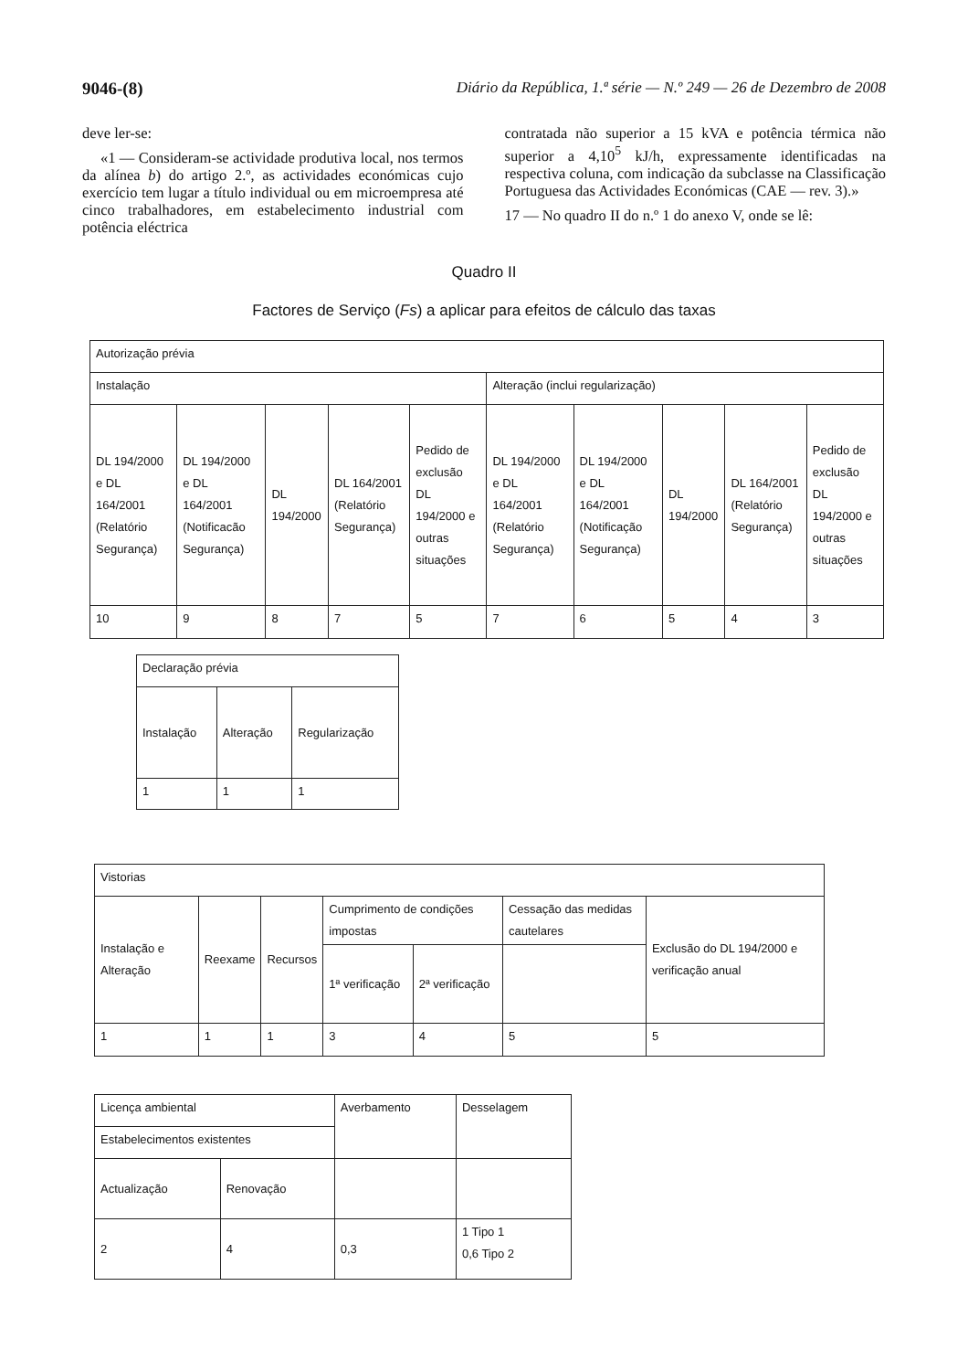9046-(8) Diário da República, 1.ª série — N.º 249 — 26 de Dezembro de 2008
deve ler-se:
«1 — Consideram-se actividade produtiva local, nos termos da alínea b) do artigo 2.º, as actividades económicas cujo exercício tem lugar a título individual ou em microempresa até cinco trabalhadores, em estabelecimento industrial com potência eléctrica
contratada não superior a 15 kVA e potência térmica não superior a 4,10<sup>5</sup> kJ/h, expressamente identificadas na respectiva coluna, com indicação da subclasse na Classificação Portuguesa das Actividades Económicas (CAE — rev. 3).»
17 — No quadro II do n.º 1 do anexo V, onde se lê:
Quadro II
Factores de Serviço (Fs) a aplicar para efeitos de cálculo das taxas
| Autorização prévia | | | | | | | | | |
| Instalação | | | | | Alteração (inclui regularização) | | | | |
| DL 194/2000 e DL 164/2001 (Relatório Segurança) | DL 194/2000 e DL 164/2001 (Notificacão Segurança) | DL 194/2000 | DL 164/2001 (Relatório Segurança) | Pedido de exclusão DL 194/2000 e outras situações | DL 194/2000 e DL 164/2001 (Relatório Segurança) | DL 194/2000 e DL 164/2001 (Notificação Segurança) | DL 194/2000 | DL 164/2001 (Relatório Segurança) | Pedido de exclusão DL 194/2000 e outras situações |
| 10 | 9 | 8 | 7 | 5 | 7 | 6 | 5 | 4 | 3 |
| Declaração prévia | | |
| Instalação | Alteração | Regularização |
| 1 | 1 | 1 |
| Vistorias | | | | | | |
| Instalação e Alteração | Reexame | Recursos | Cumprimento de condições impostas | | Cessação das medidas cautelares | Exclusão do DL 194/2000 e verificação anual |
| | | | 1ª verificação | 2ª verificação | | |
| 1 | 1 | 1 | 3 | 4 | 5 | 5 |
| Licença ambiental | | Averbamento | Desselagem |
| Estabelecimentos existentes | | | |
| Actualização | Renovação | | |
| 2 | 4 | 0,3 | 1 Tipo 1 0,6 Tipo 2 |